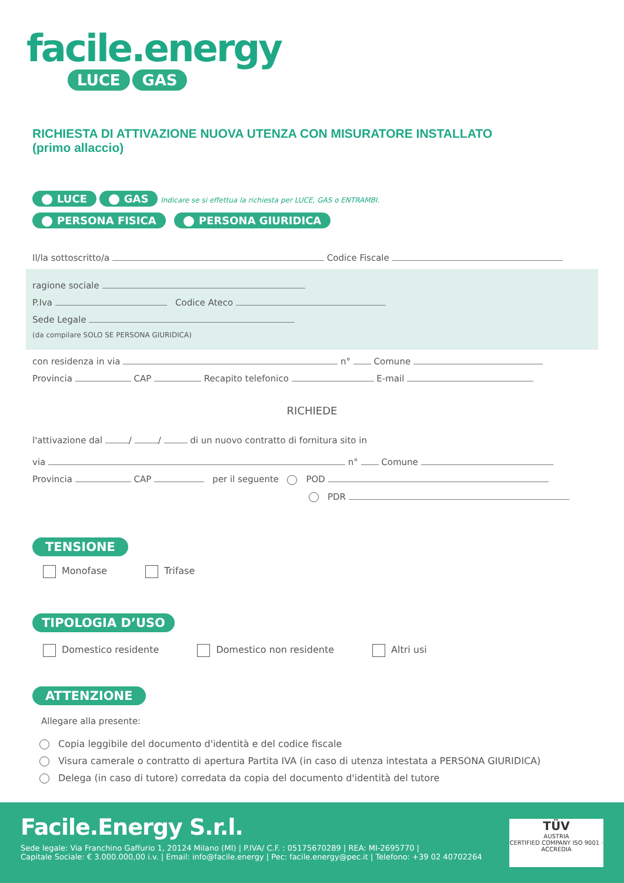facile.energy
LUCE GAS
RICHIESTA DI ATTIVAZIONE NUOVA UTENZA CON MISURATORE INSTALLATO
(primo allaccio)
LUCE GAS Indicare se si effettua la richiesta per LUCE, GAS o ENTRAMBI.
PERSONA FISICA PERSONA GIURIDICA
Il/la sottoscritto/a Codice Fiscale
ragione sociale
P.Iva Codice Ateco
Sede Legale
(da compilare SOLO SE PERSONA GIURIDICA)
con residenza in via n° Comune
Provincia CAP Recapito telefonico E-mail
RICHIEDE
l'attivazione dal / / di un nuovo contratto di fornitura sito in
via n° Comune
Provincia CAP per il seguente POD
PDR
TENSIONE
Monofase Trifase
TIPOLOGIA D’USO
Domestico residente Domestico non residente Altri usi
ATTENZIONE
Allegare alla presente:
Copia leggibile del documento d'identità e del codice fiscale
Visura camerale o contratto di apertura Partita IVA (in caso di utenza intestata a PERSONA GIURIDICA)
Delega (in caso di tutore) corredata da copia del documento d'identità del tutore
Facile.Energy S.r.l.
Sede legale: Via Franchino Gaffurio 1, 20124 Milano (MI) | P.IVA/ C.F. : 05175670289 | REA: MI-2695770 |
Capitale Sociale: € 3.000.000,00 i.v. | Email: info@facile.energy | Pec: facile.energy@pec.it | Telefono: +39 02 40702264
TÜV
AUSTRIA
CERTIFIED COMPANY ISO 9001 · ACCREDIA